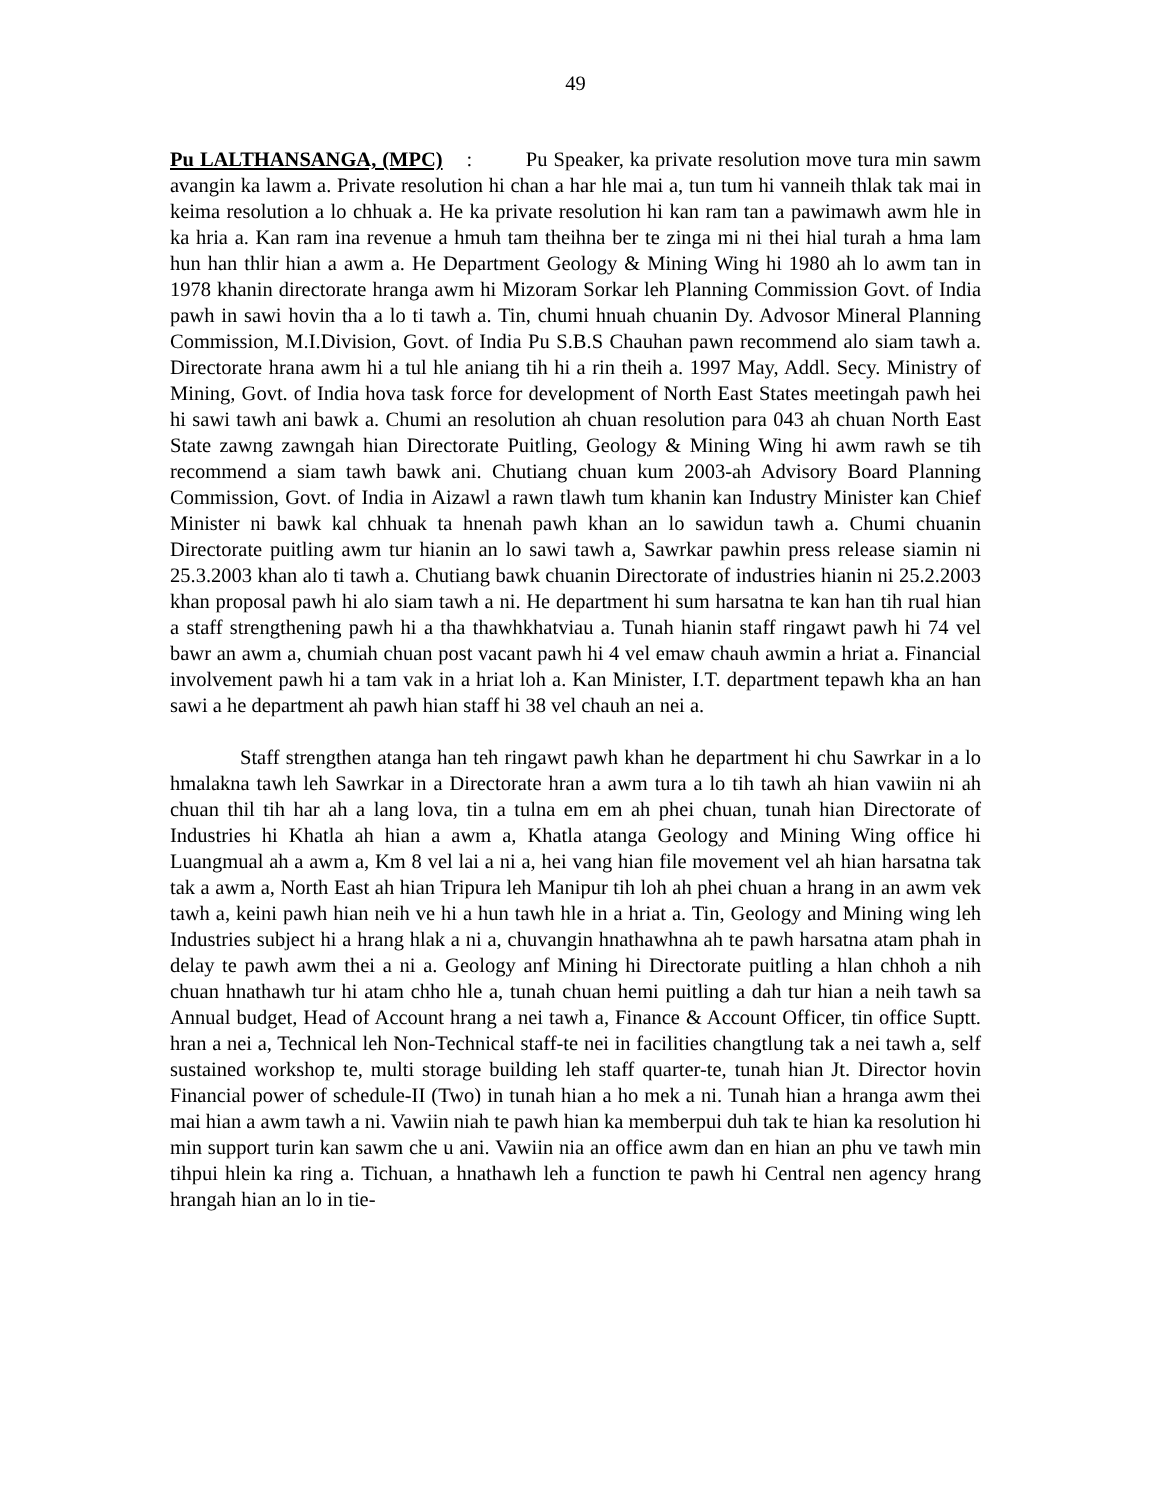49
Pu LALTHANSANGA, (MPC) : Pu Speaker, ka private resolution move tura min sawm avangin ka lawm a. Private resolution hi chan a har hle mai a, tun tum hi vanneih thlak tak mai in keima resolution a lo chhuak a. He ka private resolution hi kan ram tan a pawimawh awm hle in ka hria a. Kan ram ina revenue a hmuh tam theihna ber te zinga mi ni thei hial turah a hma lam hun han thlir hian a awm a. He Department Geology & Mining Wing hi 1980 ah lo awm tan in 1978 khanin directorate hranga awm hi Mizoram Sorkar leh Planning Commission Govt. of India pawh in sawi hovin tha a lo ti tawh a. Tin, chumi hnuah chuanin Dy. Advosor Mineral Planning Commission, M.I.Division, Govt. of India Pu S.B.S Chauhan pawn recommend alo siam tawh a. Directorate hrana awm hi a tul hle aniang tih hi a rin theih a. 1997 May, Addl. Secy. Ministry of Mining, Govt. of India hova task force for development of North East States meetingah pawh hei hi sawi tawh ani bawk a. Chumi an resolution ah chuan resolution para 043 ah chuan North East State zawng zawngah hian Directorate Puitling, Geology & Mining Wing hi awm rawh se tih recommend a siam tawh bawk ani. Chutiang chuan kum 2003-ah Advisory Board Planning Commission, Govt. of India in Aizawl a rawn tlawh tum khanin kan Industry Minister kan Chief Minister ni bawk kal chhuak ta hnenah pawh khan an lo sawidun tawh a. Chumi chuanin Directorate puitling awm tur hianin an lo sawi tawh a, Sawrkar pawhin press release siamin ni 25.3.2003 khan alo ti tawh a. Chutiang bawk chuanin Directorate of industries hianin ni 25.2.2003 khan proposal pawh hi alo siam tawh a ni. He department hi sum harsatna te kan han tih rual hian a staff strengthening pawh hi a tha thawhkhatviau a. Tunah hianin staff ringawt pawh hi 74 vel bawr an awm a, chumiah chuan post vacant pawh hi 4 vel emaw chauh awmin a hriat a. Financial involvement pawh hi a tam vak in a hriat loh a. Kan Minister, I.T. department tepawh kha an han sawi a he department ah pawh hian staff hi 38 vel chauh an nei a.
Staff strengthen atanga han teh ringawt pawh khan he department hi chu Sawrkar in a lo hmalakna tawh leh Sawrkar in a Directorate hran a awm tura a lo tih tawh ah hian vawiin ni ah chuan thil tih har ah a lang lova, tin a tulna em em ah phei chuan, tunah hian Directorate of Industries hi Khatla ah hian a awm a, Khatla atanga Geology and Mining Wing office hi Luangmual ah a awm a, Km 8 vel lai a ni a, hei vang hian file movement vel ah hian harsatna tak tak a awm a, North East ah hian Tripura leh Manipur tih loh ah phei chuan a hrang in an awm vek tawh a, keini pawh hian neih ve hi a hun tawh hle in a hriat a. Tin, Geology and Mining wing leh Industries subject hi a hrang hlak a ni a, chuvangin hnathawhna ah te pawh harsatna atam phah in delay te pawh awm thei a ni a. Geology anf Mining hi Directorate puitling a hlan chhoh a nih chuan hnathawh tur hi atam chho hle a, tunah chuan hemi puitling a dah tur hian a neih tawh sa Annual budget, Head of Account hrang a nei tawh a, Finance & Account Officer, tin office Suptt. hran a nei a, Technical leh Non-Technical staff-te nei in facilities changtlung tak a nei tawh a, self sustained workshop te, multi storage building leh staff quarter-te, tunah hian Jt. Director hovin Financial power of schedule-II (Two) in tunah hian a ho mek a ni. Tunah hian a hranga awm thei mai hian a awm tawh a ni. Vawiin niah te pawh hian ka memberpui duh tak te hian ka resolution hi min support turin kan sawm che u ani. Vawiin nia an office awm dan en hian an phu ve tawh min tihpui hlein ka ring a. Tichuan, a hnathawh leh a function te pawh hi Central nen agency hrang hrangah hian an lo in tie-